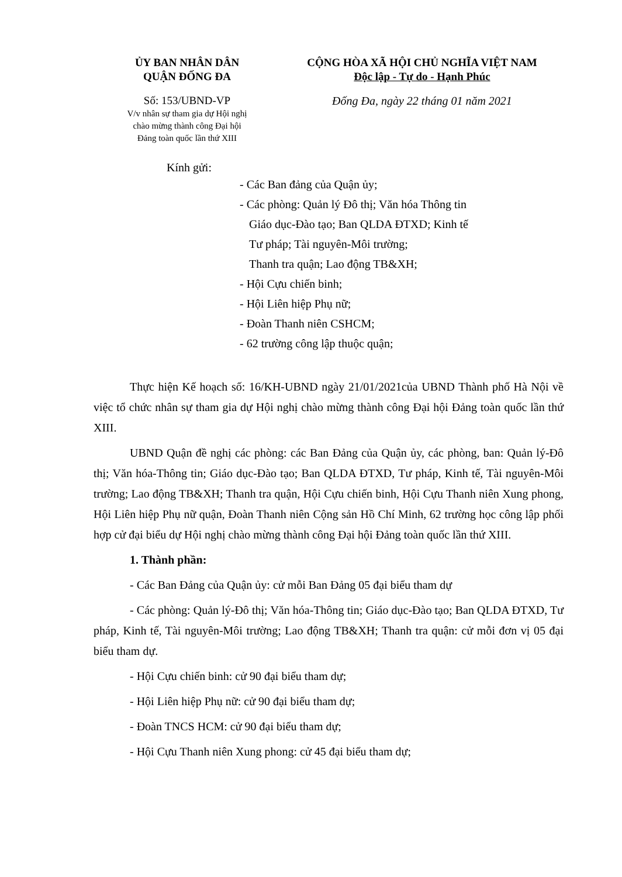ỦY BAN NHÂN DÂN
QUẬN ĐỐNG ĐA
CỘNG HÒA XÃ HỘI CHỦ NGHĨA VIỆT NAM
Độc lập - Tự do - Hạnh Phúc
Số: 153/UBND-VP
V/v nhân sự tham gia dự Hội nghị
chào mừng thành công Đại hội
Đảng toàn quốc lần thứ XIII
Đống Đa, ngày 22 tháng 01 năm 2021
Kính gửi:
- Các Ban đảng của Quận ủy;
- Các phòng: Quản lý Đô thị; Văn hóa Thông tin
Giáo dục-Đào tạo; Ban QLDA ĐTXD; Kinh tế
Tư pháp; Tài nguyên-Môi trường;
Thanh tra quận; Lao động TB&XH;
- Hội Cựu chiến binh;
- Hội Liên hiệp Phụ nữ;
- Đoàn Thanh niên CSHCM;
- 62 trường công lập thuộc quận;
Thực hiện Kế hoạch số: 16/KH-UBND ngày 21/01/2021của UBND Thành phố Hà Nội về việc tổ chức nhân sự tham gia dự Hội nghị chào mừng thành công Đại hội Đảng toàn quốc lần thứ XIII.
UBND Quận đề nghị các phòng: các Ban Đảng của Quận ủy, các phòng, ban: Quản lý-Đô thị; Văn hóa-Thông tin; Giáo dục-Đào tạo; Ban QLDA ĐTXD, Tư pháp, Kinh tế, Tài nguyên-Môi trường; Lao động TB&XH; Thanh tra quận, Hội Cựu chiến binh, Hội Cựu Thanh niên Xung phong, Hội Liên hiệp Phụ nữ quận, Đoàn Thanh niên Cộng sản Hồ Chí Minh, 62 trường học công lập phối hợp cử đại biểu dự Hội nghị chào mừng thành công Đại hội Đảng toàn quốc lần thứ XIII.
1. Thành phần:
- Các Ban Đảng của Quận ủy: cử mỗi Ban Đảng 05 đại biểu tham dự
- Các phòng: Quản lý-Đô thị; Văn hóa-Thông tin; Giáo dục-Đào tạo; Ban QLDA ĐTXD, Tư pháp, Kinh tế, Tài nguyên-Môi trường; Lao động TB&XH; Thanh tra quận: cử mỗi đơn vị 05 đại biểu tham dự.
- Hội Cựu chiến binh: cử 90 đại biểu tham dự;
- Hội Liên hiệp Phụ nữ: cử 90 đại biểu tham dự;
- Đoàn TNCS HCM: cử 90 đại biểu tham dự;
- Hội Cựu Thanh niên Xung phong: cử 45 đại biểu tham dự;